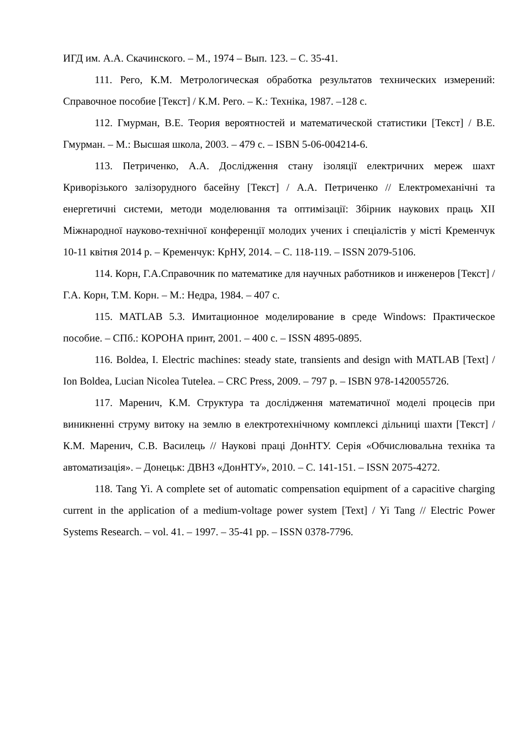ИГД им. А.А. Скачинского. – М., 1974 – Вып. 123. – С. 35-41.
111. Рего, К.М. Метрологическая обработка результатов технических измерений: Справочное пособие [Текст] / К.М. Рего. – К.: Техніка, 1987. –128 с.
112. Гмурман, В.Е. Теория вероятностей и математической статистики [Текст] / В.Е. Гмурман. – М.: Высшая школа, 2003. – 479 с. – ISBN 5-06-004214-6.
113. Петриченко, А.А. Дослідження стану ізоляції електричних мереж шахт Криворізького залізорудного басейну [Текст] / А.А. Петриченко // Електромеханічні та енергетичні системи, методи моделювання та оптимізації: Збірник наукових праць XII Міжнародної науково-технічної конференції молодих учених і спеціалістів у місті Кременчук 10-11 квітня 2014 р. – Кременчук: КрНУ, 2014. – С. 118-119. – ISSN 2079-5106.
114. Корн, Г.А.Справочник по математике для научных работников и инженеров [Текст] / Г.А. Корн, Т.М. Корн. – М.: Недра, 1984. – 407 с.
115. MATLAB 5.3. Имитационное моделирование в среде Windows: Практическое пособие. – СПб.: КОРОНА принт, 2001. – 400 с. – ISSN 4895-0895.
116. Boldea, I. Electric machines: steady state, transients and design with MATLAB [Text] / Ion Boldea, Lucian Nicolea Tutelea. – CRC Press, 2009. – 797 p. – ISBN 978-1420055726.
117. Маренич, К.М. Структура та дослідження математичної моделі процесів при виникненні струму витоку на землю в електротехнічному комплексі дільниці шахти [Текст] / К.М. Маренич, С.В. Василець // Наукові праці ДонНТУ. Серія «Обчислювальна техніка та автоматизація». – Донецьк: ДВНЗ «ДонНТУ», 2010. – С. 141-151. – ISSN 2075-4272.
118. Tang Yi. A complete set of automatic compensation equipment of a capacitive charging current in the application of a medium-voltage power system [Text] / Yi Tang // Electric Power Systems Research. – vol. 41. – 1997. – 35-41 pp. – ISSN 0378-7796.